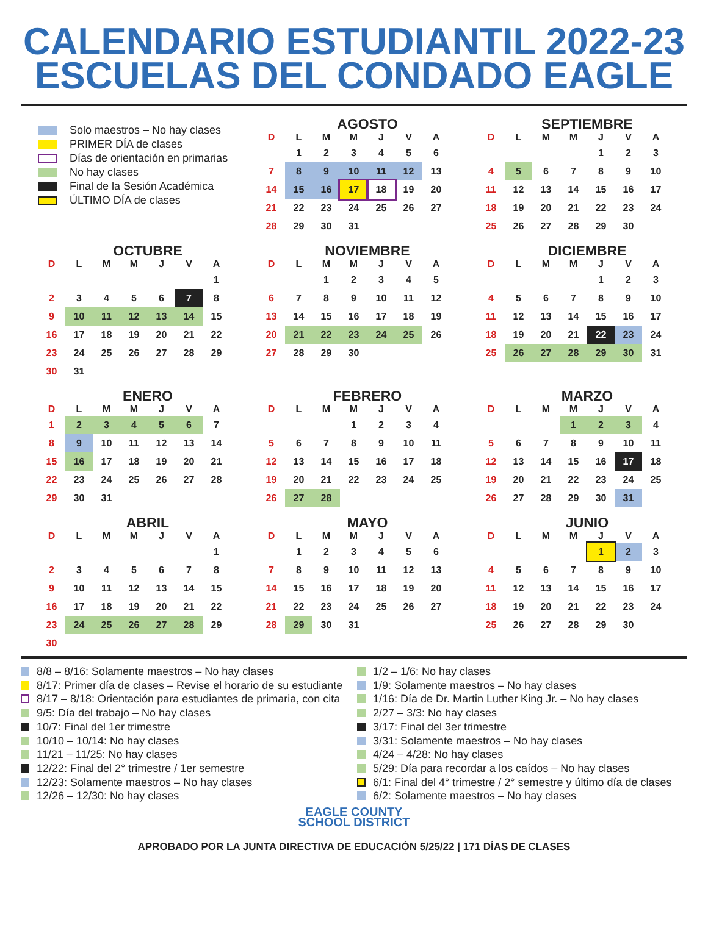CALENDARIO ESTUDIANTIL 2022-23
ESCUELAS DEL CONDADO EAGLE
Solo maestros – No hay clases
PRIMER DÍA de clases
Días de orientación en primarias
No hay clases
Final de la Sesión Académica
ÚLTIMO DÍA de clases
AGOSTO
| D | L | M | M | J | V | A |
| --- | --- | --- | --- | --- | --- | --- |
| | 1 | 2 | 3 | 4 | 5 | 6 |
| 7 | 8 | 9 | 10 | 11 | 12 | 13 |
| 14 | 15 | 16 | 17 | 18 | 19 | 20 |
| 21 | 22 | 23 | 24 | 25 | 26 | 27 |
| 28 | 29 | 30 | 31 | | | |
SEPTIEMBRE
| D | L | M | M | J | V | A |
| --- | --- | --- | --- | --- | --- | --- |
| | | | | 1 | 2 | 3 |
| 4 | 5 | 6 | 7 | 8 | 9 | 10 |
| 11 | 12 | 13 | 14 | 15 | 16 | 17 |
| 18 | 19 | 20 | 21 | 22 | 23 | 24 |
| 25 | 26 | 27 | 28 | 29 | 30 | |
OCTUBRE
| D | L | M | M | J | V | A |
| --- | --- | --- | --- | --- | --- | --- |
| | | | | | | 1 |
| 2 | 3 | 4 | 5 | 6 | 7 | 8 |
| 9 | 10 | 11 | 12 | 13 | 14 | 15 |
| 16 | 17 | 18 | 19 | 20 | 21 | 22 |
| 23 | 24 | 25 | 26 | 27 | 28 | 29 |
| 30 | 31 | | | | | |
NOVIEMBRE
| D | L | M | M | J | V | A |
| --- | --- | --- | --- | --- | --- | --- |
| | | 1 | 2 | 3 | 4 | 5 |
| 6 | 7 | 8 | 9 | 10 | 11 | 12 |
| 13 | 14 | 15 | 16 | 17 | 18 | 19 |
| 20 | 21 | 22 | 23 | 24 | 25 | 26 |
| 27 | 28 | 29 | 30 | | | |
DICIEMBRE
| D | L | M | M | J | V | A |
| --- | --- | --- | --- | --- | --- | --- |
| | | | | 1 | 2 | 3 |
| 4 | 5 | 6 | 7 | 8 | 9 | 10 |
| 11 | 12 | 13 | 14 | 15 | 16 | 17 |
| 18 | 19 | 20 | 21 | 22 | 23 | 24 |
| 25 | 26 | 27 | 28 | 29 | 30 | 31 |
ENERO
| D | L | M | M | J | V | A |
| --- | --- | --- | --- | --- | --- | --- |
| 1 | 2 | 3 | 4 | 5 | 6 | 7 |
| 8 | 9 | 10 | 11 | 12 | 13 | 14 |
| 15 | 16 | 17 | 18 | 19 | 20 | 21 |
| 22 | 23 | 24 | 25 | 26 | 27 | 28 |
| 29 | 30 | 31 | | | | |
FEBRERO
| D | L | M | M | J | V | A |
| --- | --- | --- | --- | --- | --- | --- |
| | | | 1 | 2 | 3 | 4 |
| 5 | 6 | 7 | 8 | 9 | 10 | 11 |
| 12 | 13 | 14 | 15 | 16 | 17 | 18 |
| 19 | 20 | 21 | 22 | 23 | 24 | 25 |
| 26 | 27 | 28 | | | | |
MARZO
| D | L | M | M | J | V | A |
| --- | --- | --- | --- | --- | --- | --- |
| | | | 1 | 2 | 3 | 4 |
| 5 | 6 | 7 | 8 | 9 | 10 | 11 |
| 12 | 13 | 14 | 15 | 16 | 17 | 18 |
| 19 | 20 | 21 | 22 | 23 | 24 | 25 |
| 26 | 27 | 28 | 29 | 30 | 31 | |
ABRIL
| D | L | M | M | J | V | A |
| --- | --- | --- | --- | --- | --- | --- |
| | | | | | | 1 |
| 2 | 3 | 4 | 5 | 6 | 7 | 8 |
| 9 | 10 | 11 | 12 | 13 | 14 | 15 |
| 16 | 17 | 18 | 19 | 20 | 21 | 22 |
| 23 | 24 | 25 | 26 | 27 | 28 | 29 |
| 30 | | | | | | |
MAYO
| D | L | M | M | J | V | A |
| --- | --- | --- | --- | --- | --- | --- |
| | 1 | 2 | 3 | 4 | 5 | 6 |
| 7 | 8 | 9 | 10 | 11 | 12 | 13 |
| 14 | 15 | 16 | 17 | 18 | 19 | 20 |
| 21 | 22 | 23 | 24 | 25 | 26 | 27 |
| 28 | 29 | 30 | 31 | | | |
JUNIO
| D | L | M | M | J | V | A |
| --- | --- | --- | --- | --- | --- | --- |
| | | | | 1 | 2 | 3 |
| 4 | 5 | 6 | 7 | 8 | 9 | 10 |
| 11 | 12 | 13 | 14 | 15 | 16 | 17 |
| 18 | 19 | 20 | 21 | 22 | 23 | 24 |
| 25 | 26 | 27 | 28 | 29 | 30 | |
8/8 – 8/16: Solamente maestros – No hay clases
8/17: Primer día de clases – Revise el horario de su estudiante
8/17 – 8/18: Orientación para estudiantes de primaria, con cita
9/5: Día del trabajo – No hay clases
10/7: Final del 1er trimestre
10/10 – 10/14: No hay clases
11/21 – 11/25: No hay clases
12/22: Final del 2° trimestre / 1er semestre
12/23: Solamente maestros – No hay clases
12/26 – 12/30: No hay clases
1/2 – 1/6: No hay clases
1/9: Solamente maestros – No hay clases
1/16: Día de Dr. Martin Luther King Jr. – No hay clases
2/27 – 3/3: No hay clases
3/17: Final del 3er trimestre
3/31: Solamente maestros – No hay clases
4/24 – 4/28: No hay clases
5/29: Día para recordar a los caídos – No hay clases
6/1: Final del 4° trimestre / 2° semestre y último día de clases
6/2: Solamente maestros – No hay clases
EAGLE COUNTY
SCHOOL DISTRICT
APROBADO POR LA JUNTA DIRECTIVA DE EDUCACIÓN 5/25/22 | 171 DÍAS DE CLASES